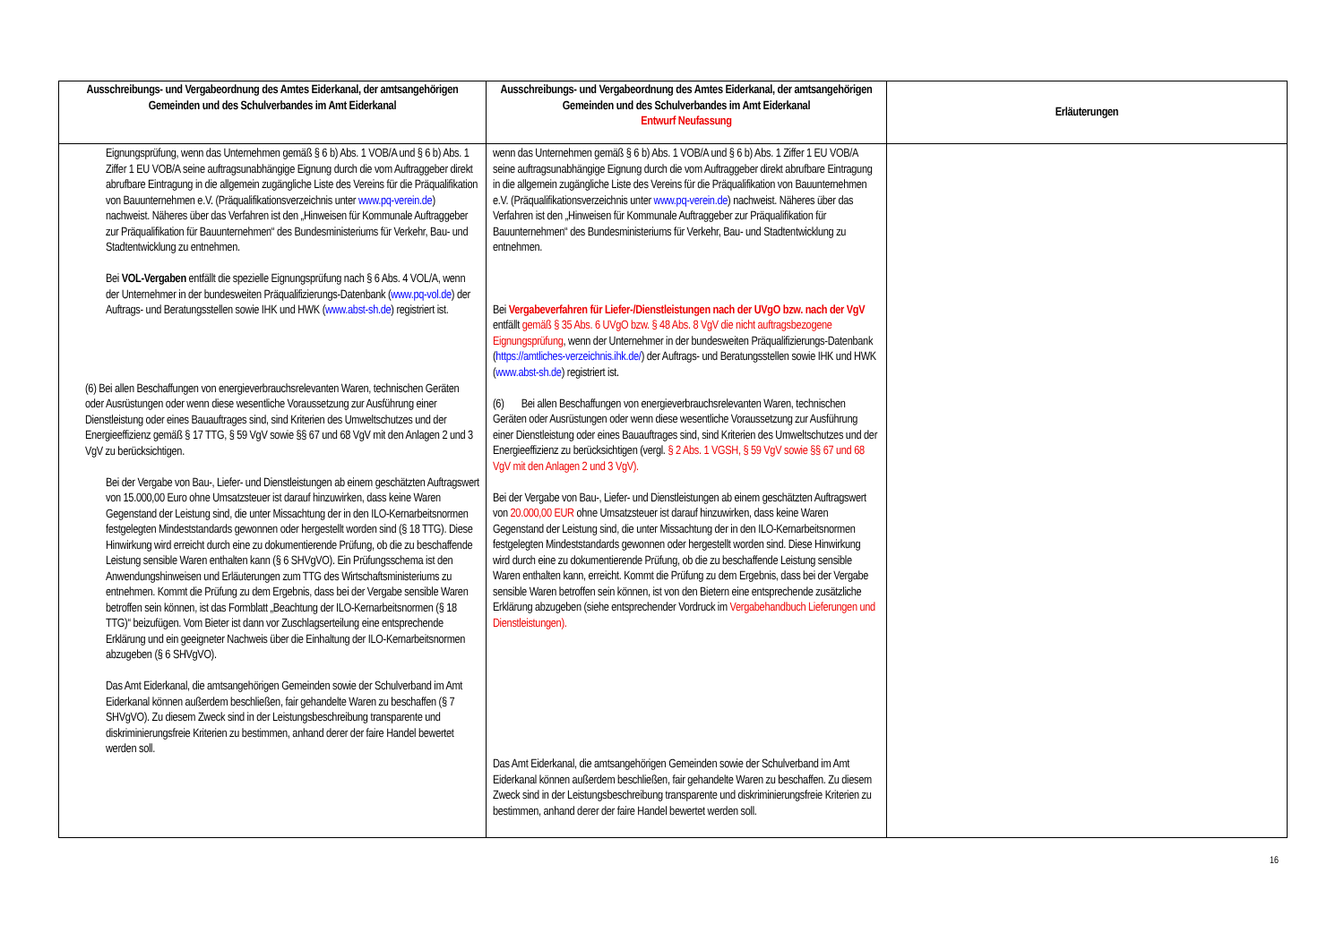| Ausschreibungs- und Vergabeordnung des Amtes Eiderkanal, der amtsangehörigen Gemeinden und des Schulverbandes im Amt Eiderkanal | Ausschreibungs- und Vergabeordnung des Amtes Eiderkanal, der amtsangehörigen Gemeinden und des Schulverbandes im Amt Eiderkanal Entwurf Neufassung | Erläuterungen |
| --- | --- | --- |
| Eignungsprüfung, wenn das Unternehmen gemäß § 6 b) Abs. 1 VOB/A und § 6 b) Abs. 1 Ziffer 1 EU VOB/A seine auftragsunabhängige Eignung durch die vom Auftraggeber direkt abrufbare Eintragung in die allgemein zugängliche Liste des Vereins für die Präqualifikation von Bauunternehmen e.V. (Präqualifikationsverzeichnis unter www.pq-verein.de ) nachweist. Näheres über das Verfahren ist den „Hinweisen für Kommunale Auftraggeber zur Präqualifikation für Bauunternehmen“ des Bundesministeriums für Verkehr, Bau- und Stadtentwicklung zu entnehmen. Bei VOL-Vergaben entfällt die spezielle Eignungsprüfung nach § 6 Abs. 4 VOL/A, wenn der Unternehmer in der bundesweiten Präqualifizierungs-Datenbank ( www.pq-vol.de ) der Auftrags- und Beratungsstellen sowie IHK und HWK ( www.abst-sh.de ) registriert ist. (6) Bei allen Beschaffungen von energieverbrauchsrelevanten Waren, technischen Geräten oder Ausrüstungen oder wenn diese wesentliche Voraussetzung zur Ausführung einer Dienstleistung oder eines Bauauftrages sind, sind Kriterien des Umweltschutzes und der Energieeffizienz gemäß § 17 TTG, § 59 VgV sowie §§ 67 und 68 VgV mit den Anlagen 2 und 3 VgV zu berücksichtigen. Bei der Vergabe von Bau-, Liefer- und Dienstleistungen ab einem geschätzten Auftragswert von 15.000,00 Euro ohne Umsatzsteuer ist darauf hinzuwirken, dass keine Waren Gegenstand der Leistung sind, die unter Missachtung der in den ILO-Kernarbeitsnormen festgelegten Mindeststandards gewonnen oder hergestellt worden sind (§ 18 TTG). Diese Hinwirkung wird erreicht durch eine zu dokumentierende Prüfung, ob die zu beschaffende Leistung sensible Waren enthalten kann (§ 6 SHVgVO). Ein Prüfungsschema ist den Anwendungshinweisen und Erläuterungen zum TTG des Wirtschaftsministeriums zu entnehmen. Kommt die Prüfung zu dem Ergebnis, dass bei der Vergabe sensible Waren betroffen sein können, ist das Formblatt „Beachtung der ILO-Kernarbeitsnormen (§ 18 TTG)“ beizufügen. Vom Bieter ist dann vor Zuschlagserteilung eine entsprechende Erklärung und ein geeigneter Nachweis über die Einhaltung der ILO-Kernarbeitsnormen abzugeben (§ 6 SHVgVO). Das Amt Eiderkanal, die amtsangehörigen Gemeinden sowie der Schulverband im Amt Eiderkanal können außerdem beschließen, fair gehandelte Waren zu beschaffen (§ 7 SHVgVO). Zu diesem Zweck sind in der Leistungsbeschreibung transparente und diskriminierungsfreie Kriterien zu bestimmen, anhand derer der faire Handel bewertet werden soll. | wenn das Unternehmen gemäß § 6 b) Abs. 1 VOB/A und § 6 b) Abs. 1 Ziffer 1 EU VOB/A seine auftragsunabhängige Eignung durch die vom Auftraggeber direkt abrufbare Eintragung in die allgemein zugängliche Liste des Vereins für die Präqualifikation von Bauunternehmen e.V. (Präqualifikationsverzeichnis unter www.pq-verein.de ) nachweist. Näheres über das Verfahren ist den „Hinweisen für Kommunale Auftraggeber zur Präqualifikation für Bauunternehmen“ des Bundesministeriums für Verkehr, Bau- und Stadtentwicklung zu entnehmen. Bei Vergabeverfahren für Liefer-/Dienstleistungen nach der UVgO bzw. nach der VgV entfällt gemäß § 35 Abs. 6 UVgO bzw. § 48 Abs. 8 VgV die nicht auftragsbezogene Eignungsprüfung , wenn der Unternehmer in der bundesweiten Präqualifizierungs-Datenbank ( https://amtliches-verzeichnis.ihk.de/ ) der Auftrags- und Beratungsstellen sowie IHK und HWK ( www.abst-sh.de ) registriert ist. (6) Bei allen Beschaffungen von energieverbrauchsrelevanten Waren, technischen Geräten oder Ausrüstungen oder wenn diese wesentliche Voraussetzung zur Ausführung einer Dienstleistung oder eines Bauauftrages sind, sind Kriterien des Umweltschutzes und der Energieeffizienz zu berücksichtigen (vergl. § 2 Abs. 1 VGSH, § 59 VgV sowie §§ 67 und 68 VgV mit den Anlagen 2 und 3 VgV). Bei der Vergabe von Bau-, Liefer- und Dienstleistungen ab einem geschätzten Auftragswert von 20.000,00 EUR ohne Umsatzsteuer ist darauf hinzuwirken, dass keine Waren Gegenstand der Leistung sind, die unter Missachtung der in den ILO-Kernarbeitsnormen festgelegten Mindeststandards gewonnen oder hergestellt worden sind. Diese Hinwirkung wird durch eine zu dokumentierende Prüfung, ob die zu beschaffende Leistung sensible Waren enthalten kann, erreicht. Kommt die Prüfung zu dem Ergebnis, dass bei der Vergabe sensible Waren betroffen sein können, ist von den Bietern eine entsprechende zusätzliche Erklärung abzugeben (siehe entsprechender Vordruck im Vergabehandbuch Lieferungen und Dienstleistungen). Das Amt Eiderkanal, die amtsangehörigen Gemeinden sowie der Schulverband im Amt Eiderkanal können außerdem beschließen, fair gehandelte Waren zu beschaffen. Zu diesem Zweck sind in der Leistungsbeschreibung transparente und diskriminierungsfreie Kriterien zu bestimmen, anhand derer der faire Handel bewertet werden soll. | |
16